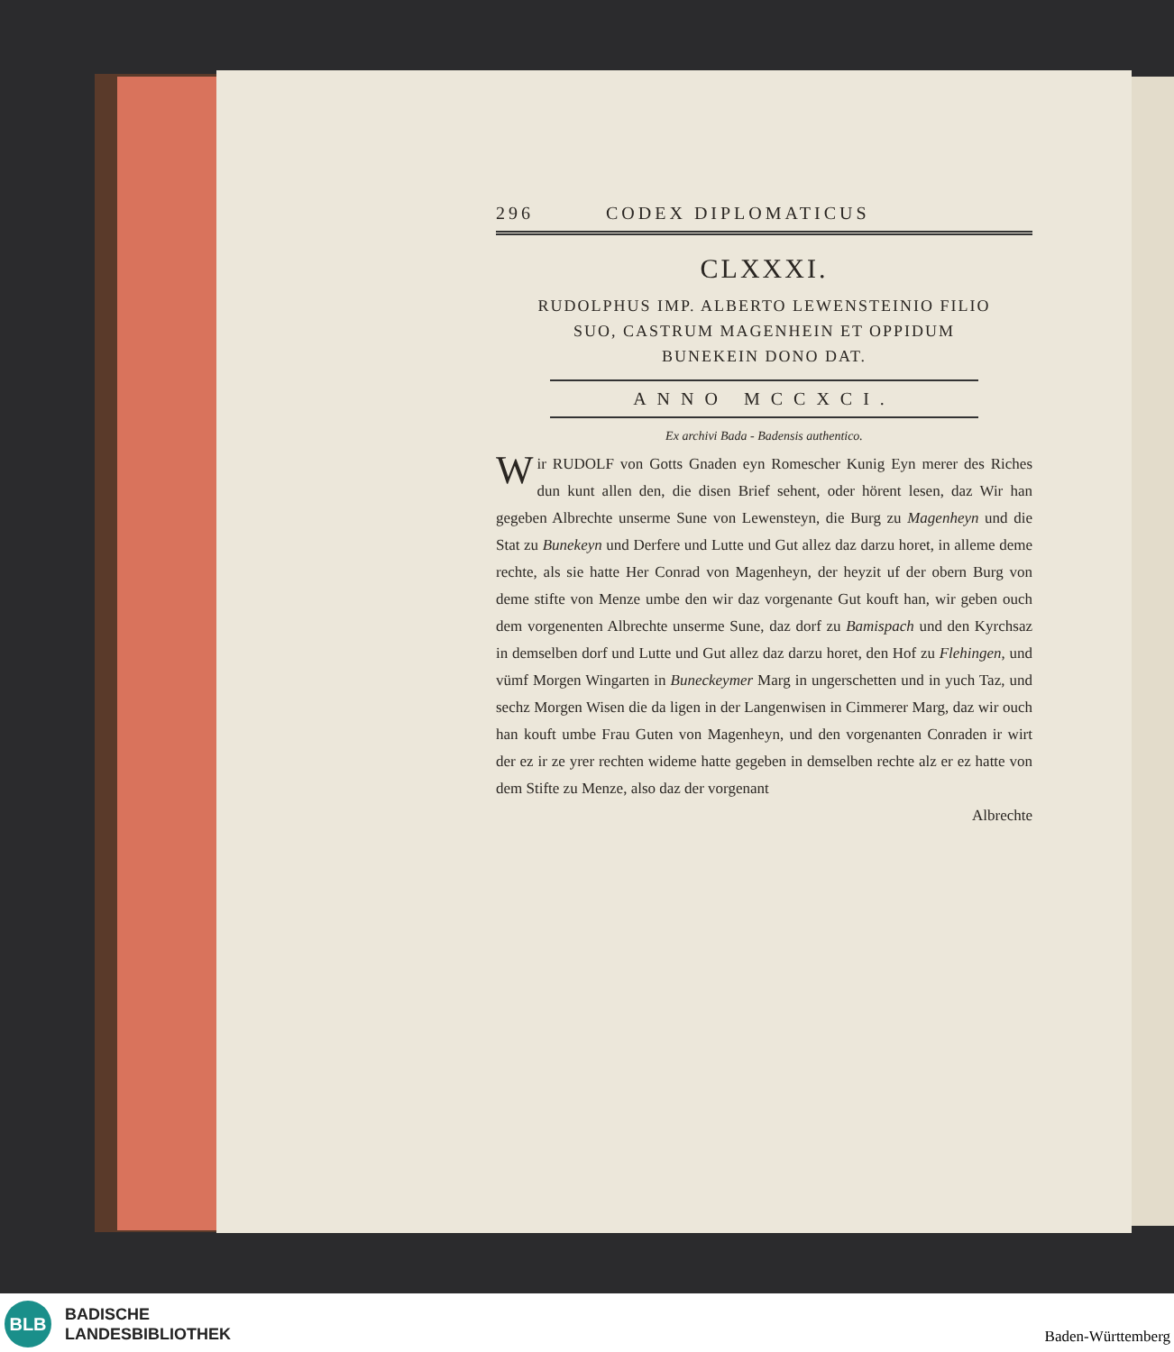296 CODEX DIPLOMATICUS
CLXXXI.
RUDOLPHUS IMP. ALBERTO LEWENSTEINIO FILIO
SUO, CASTRUM MAGENHEIN ET OPPIDUM
BUNEKEIN DONO DAT.
ANNO MCCXCI.
Ex archivi Bada - Badensis authentico.
Wir RUDOLF von Gotts Gnaden eyn Romescher Kunig Eyn merer des Riches dun kunt allen den, die disen Brief sehent, oder hörent lesen, daz Wir han gegeben Albrechte unserme Sune von Lewensteyn, die Burg zu Magenheyn und die Stat zu Bunekeyn und Derfere und Lutte und Gut allez daz darzu horet, in alleme deme rechte, als sie hatte Her Conrad von Magenheyn, der heyzit uf der obern Burg von deme stifte von Menze umbe den wir daz vorgenante Gut kouft han, wir geben ouch dem vorgenenten Albrechte unserme Sune, daz dorf zu Bamispach und den Kyrchsaz in demselben dorf und Lutte und Gut allez daz darzu horet, den Hof zu Flehingen, und vümf Morgen Wingarten in Buneckeymer Marg in ungerschetten und in yuch Taz, und sechz Morgen Wisen die da ligen in der Langenwisen in Cimmerer Marg, daz wir ouch han kouft umbe Frau Guten von Magenheyn, und den vorgenanten Conraden ir wirt der ez ir ze yrer rechten wideme hatte gegeben in demselben rechte alz er ez hatte von dem Stifte zu Menze, also daz der vorgenant
Albrechte
BLB
BADISCHE
LANDESBIBLIOTHEK
Baden-Württemberg